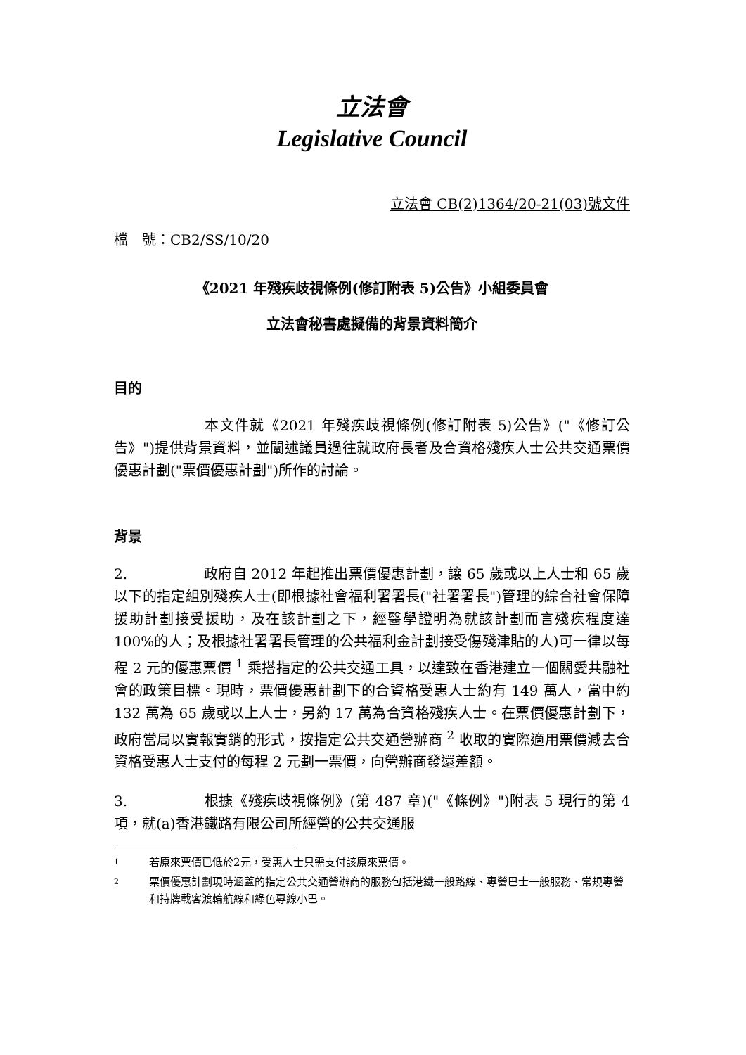立法會
Legislative Council
立法會 CB(2)1364/20-21(03)號文件
檔　號：CB2/SS/10/20
《2021 年殘疾歧視條例(修訂附表 5)公告》小組委員會
立法會秘書處擬備的背景資料簡介
目的
本文件就《2021 年殘疾歧視條例(修訂附表 5)公告》("《修訂公告》")提供背景資料，並闡述議員過往就政府長者及合資格殘疾人士公共交通票價優惠計劃("票價優惠計劃")所作的討論。
背景
2. 政府自 2012 年起推出票價優惠計劃，讓 65 歲或以上人士和 65 歲以下的指定組別殘疾人士(即根據社會福利署署長("社署署長")管理的綜合社會保障援助計劃接受援助，及在該計劃之下，經醫學證明為就該計劃而言殘疾程度達 100%的人；及根據社署署長管理的公共福利金計劃接受傷殘津貼的人)可一律以每程 2 元的優惠票價 <sup>1</sup> 乘搭指定的公共交通工具，以達致在香港建立一個關愛共融社會的政策目標。現時，票價優惠計劃下的合資格受惠人士約有 149 萬人，當中約 132 萬為 65 歲或以上人士，另約 17 萬為合資格殘疾人士。在票價優惠計劃下，政府當局以實報實銷的形式，按指定公共交通營辦商 <sup>2</sup> 收取的實際適用票價減去合資格受惠人士支付的每程 2 元劃一票價，向營辦商發還差額。
3. 根據《殘疾歧視條例》(第 487 章)("《條例》")附表 5 現行的第 4 項，就(a)香港鐵路有限公司所經營的公共交通服
1 若原來票價已低於2元，受惠人士只需支付該原來票價。
2 票價優惠計劃現時涵蓋的指定公共交通營辦商的服務包括港鐵一般路線、專營巴士一般服務、常規專營和持牌載客渡輪航線和綠色專線小巴。